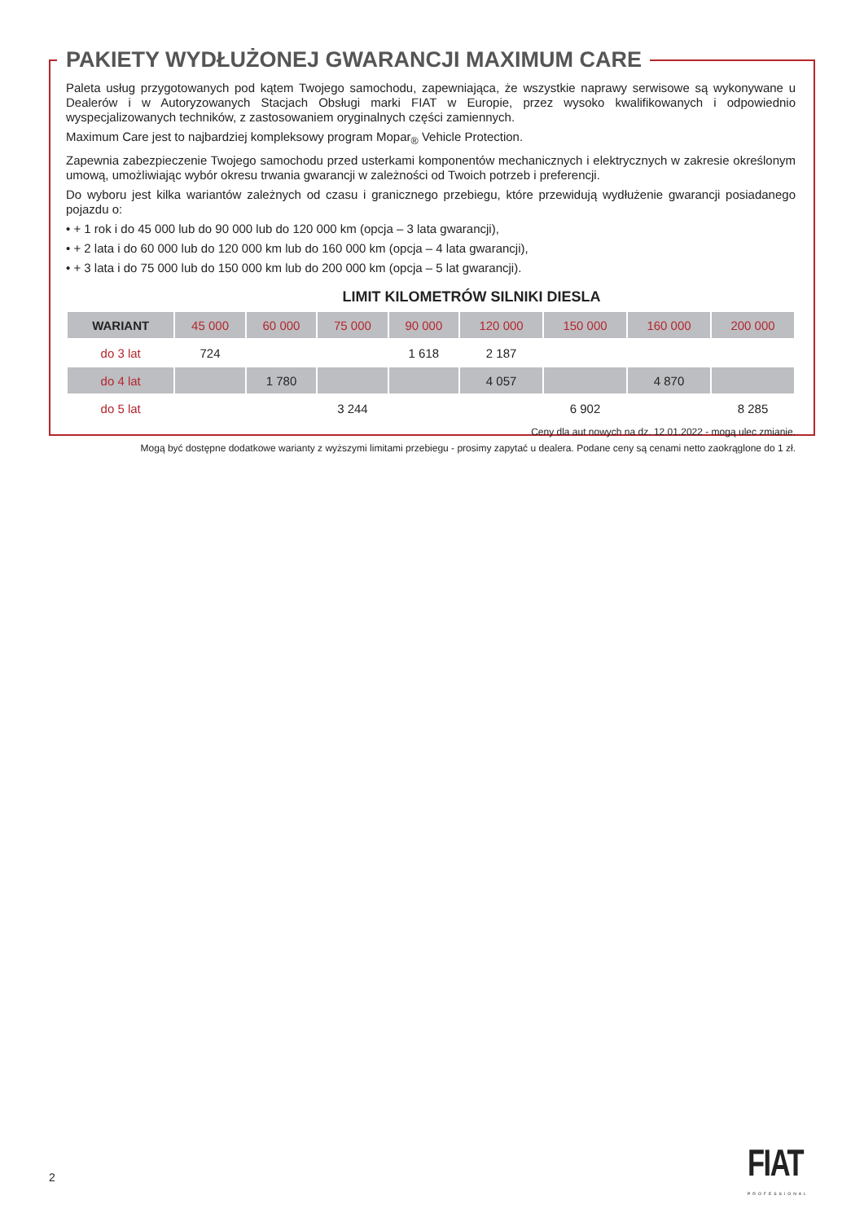PAKIETY WYDŁUŻONEJ GWARANCJI MAXIMUM CARE
Paleta usług przygotowanych pod kątem Twojego samochodu, zapewniająca, że wszystkie naprawy serwisowe są wykonywane u Dealerów i w Autoryzowanych Stacjach Obsługi marki FIAT w Europie, przez wysoko kwalifikowanych i odpowiednio wyspecjalizowanych techników, z zastosowaniem oryginalnych części zamiennych.
Maximum Care jest to najbardziej kompleksowy program Mopar<sub>®</sub> Vehicle Protection.
Zapewnia zabezpieczenie Twojego samochodu przed usterkami komponentów mechanicznych i elektrycznych w zakresie określonym umową, umożliwiając wybór okresu trwania gwarancji w zależności od Twoich potrzeb i preferencji.
Do wyboru jest kilka wariantów zależnych od czasu i granicznego przebiegu, które przewidują wydłużenie gwarancji posiadanego pojazdu o:
• + 1 rok i do 45 000 lub do 90 000 lub do 120 000 km (opcja – 3 lata gwarancji),
• + 2 lata i do 60 000 lub do 120 000 km lub do 160 000 km (opcja – 4 lata gwarancji),
• + 3 lata i do 75 000 lub do 150 000 km lub do 200 000 km (opcja – 5 lat gwarancji).
LIMIT KILOMETRÓW SILNIKI DIESLA
| WARIANT | 45 000 | 60 000 | 75 000 | 90 000 | 120 000 | 150 000 | 160 000 | 200 000 |
| do 3 lat | 724 | | | 1 618 | 2 187 | | | |
| do 4 lat | | 1 780 | | | 4 057 | | 4 870 | |
| do 5 lat | | | 3 244 | | | 6 902 | | 8 285 |
Ceny dla aut nowych na dz. 12.01.2022 - mogą ulec zmianie.
Mogą być dostępne dodatkowe warianty z wyższymi limitami przebiegu - prosimy zapytać u dealera. Podane ceny są cenami netto zaokrąglone do 1 zł.
2 FIAT
PROFESSIONAL